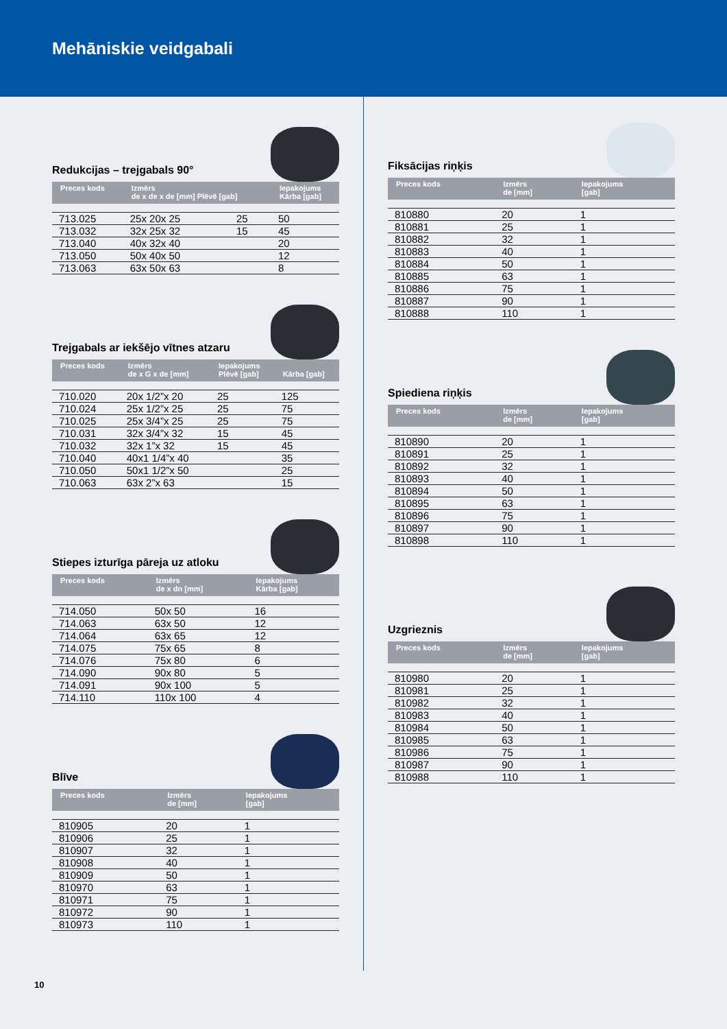Mehāniskie veidgabali
Redukcijas – trejgabals 90°
| Preces kods | Izmērs de x de x de [mm] Plēvē [gab] | | Iepakojums Kārba [gab] |
| --- | --- | --- | --- |
| 713.025 | 25x 20x 25 | 25 | 50 |
| 713.032 | 32x 25x 32 | 15 | 45 |
| 713.040 | 40x 32x 40 | | 20 |
| 713.050 | 50x 40x 50 | | 12 |
| 713.063 | 63x 50x 63 | | 8 |
Trejgabals ar iekšējo vītnes atzaru
| Preces kods | Izmērs de x G x de [mm] | Iepakojums Plēvē [gab] | Kārba [gab] |
| --- | --- | --- | --- |
| 710.020 | 20x 1/2”x 20 | 25 | 125 |
| 710.024 | 25x 1/2”x 25 | 25 | 75 |
| 710.025 | 25x 3/4”x 25 | 25 | 75 |
| 710.031 | 32x 3/4”x 32 | 15 | 45 |
| 710.032 | 32x 1”x 32 | 15 | 45 |
| 710.040 | 40x1 1/4”x 40 | | 35 |
| 710.050 | 50x1 1/2”x 50 | | 25 |
| 710.063 | 63x 2”x 63 | | 15 |
Stiepes izturīga pāreja uz atloku
| Preces kods | Izmērs de x dn [mm] | Iepakojums Kārba [gab] |
| --- | --- | --- |
| 714.050 | 50x 50 | 16 |
| 714.063 | 63x 50 | 12 |
| 714.064 | 63x 65 | 12 |
| 714.075 | 75x 65 | 8 |
| 714.076 | 75x 80 | 6 |
| 714.090 | 90x 80 | 5 |
| 714.091 | 90x 100 | 5 |
| 714.110 | 110x 100 | 4 |
Blīve
| Preces kods | Izmērs de [mm] | Iepakojums [gab] |
| --- | --- | --- |
| 810905 | 20 | 1 |
| 810906 | 25 | 1 |
| 810907 | 32 | 1 |
| 810908 | 40 | 1 |
| 810909 | 50 | 1 |
| 810970 | 63 | 1 |
| 810971 | 75 | 1 |
| 810972 | 90 | 1 |
| 810973 | 110 | 1 |
Fiksācijas riņķis
| Preces kods | Izmērs de [mm] | Iepakojums [gab] |
| --- | --- | --- |
| 810880 | 20 | 1 |
| 810881 | 25 | 1 |
| 810882 | 32 | 1 |
| 810883 | 40 | 1 |
| 810884 | 50 | 1 |
| 810885 | 63 | 1 |
| 810886 | 75 | 1 |
| 810887 | 90 | 1 |
| 810888 | 110 | 1 |
Spiediena riņķis
| Preces kods | Izmērs de [mm] | Iepakojums [gab] |
| --- | --- | --- |
| 810890 | 20 | 1 |
| 810891 | 25 | 1 |
| 810892 | 32 | 1 |
| 810893 | 40 | 1 |
| 810894 | 50 | 1 |
| 810895 | 63 | 1 |
| 810896 | 75 | 1 |
| 810897 | 90 | 1 |
| 810898 | 110 | 1 |
Uzgrieznis
| Preces kods | Izmērs de [mm] | Iepakojums [gab] |
| --- | --- | --- |
| 810980 | 20 | 1 |
| 810981 | 25 | 1 |
| 810982 | 32 | 1 |
| 810983 | 40 | 1 |
| 810984 | 50 | 1 |
| 810985 | 63 | 1 |
| 810986 | 75 | 1 |
| 810987 | 90 | 1 |
| 810988 | 110 | 1 |
10